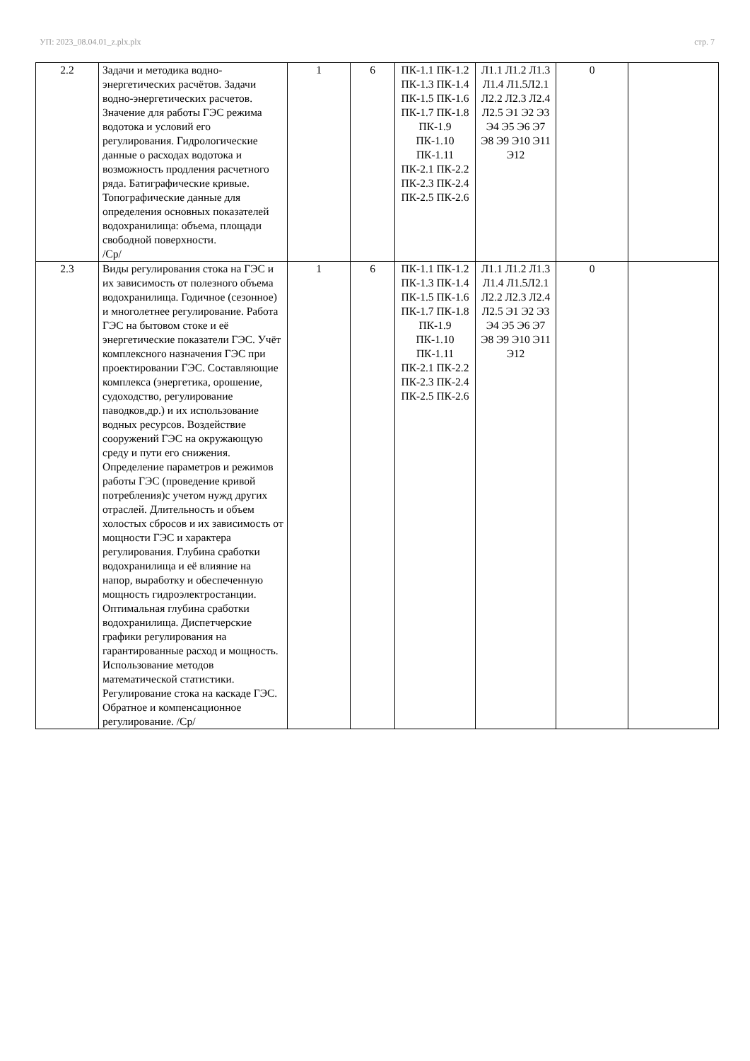УП: 2023_08.04.01_z.plx.plx стр. 7
| 2.2 | Задачи и методика водно-энергетических расчётов. Задачи водно-энергетических расчетов. Значение для работы ГЭС режима водотока и условий его регулирования. Гидрологические данные о расходах водотока и возможность продления расчетного ряда. Батиграфические кривые. Топографические данные для определения основных показателей водохранилища: объема, площади свободной поверхности. /Ср/ | 1 | 6 | ПК-1.1 ПК-1.2 ПК-1.3 ПК-1.4 ПК-1.5 ПК-1.6 ПК-1.7 ПК-1.8 ПК-1.9 ПК-1.10 ПК-1.11 ПК-2.1 ПК-2.2 ПК-2.3 ПК-2.4 ПК-2.5 ПК-2.6 | Л1.1 Л1.2 Л1.3 Л1.4 Л1.5Л2.1 Л2.2 Л2.3 Л2.4 Л2.5 Э1 Э2 Э3 Э4 Э5 Э6 Э7 Э8 Э9 Э10 Э11 Э12 | 0 | |
| 2.3 | Виды регулирования стока на ГЭС и их зависимость от полезного объема водохранилища. Годичное (сезонное) и многолетнее регулирование. Работа ГЭС на бытовом стоке и её энергетические показатели ГЭС. Учёт комплексного назначения ГЭС при проектировании ГЭС. Составляющие комплекса (энергетика, орошение, судоходство, регулирование паводков,др.) и их использование водных ресурсов. Воздействие сооружений ГЭС на окружающую среду и пути его снижения. Определение параметров и режимов работы ГЭС (проведение кривой потребления)с учетом нужд других отраслей. Длительность и объем холостых сбросов и их зависимость от мощности ГЭС и характера регулирования. Глубина сработки водохранилища и её влияние на напор, выработку и обеспеченную мощность гидроэлектростанции. Оптимальная глубина сработки водохранилища. Диспетчерские графики регулирования на гарантированные расход и мощность. Использование методов математической статистики. Регулирование стока на каскаде ГЭС. Обратное и компенсационное регулирование. /Ср/ | 1 | 6 | ПК-1.1 ПК-1.2 ПК-1.3 ПК-1.4 ПК-1.5 ПК-1.6 ПК-1.7 ПК-1.8 ПК-1.9 ПК-1.10 ПК-1.11 ПК-2.1 ПК-2.2 ПК-2.3 ПК-2.4 ПК-2.5 ПК-2.6 | Л1.1 Л1.2 Л1.3 Л1.4 Л1.5Л2.1 Л2.2 Л2.3 Л2.4 Л2.5 Э1 Э2 Э3 Э4 Э5 Э6 Э7 Э8 Э9 Э10 Э11 Э12 | 0 | |